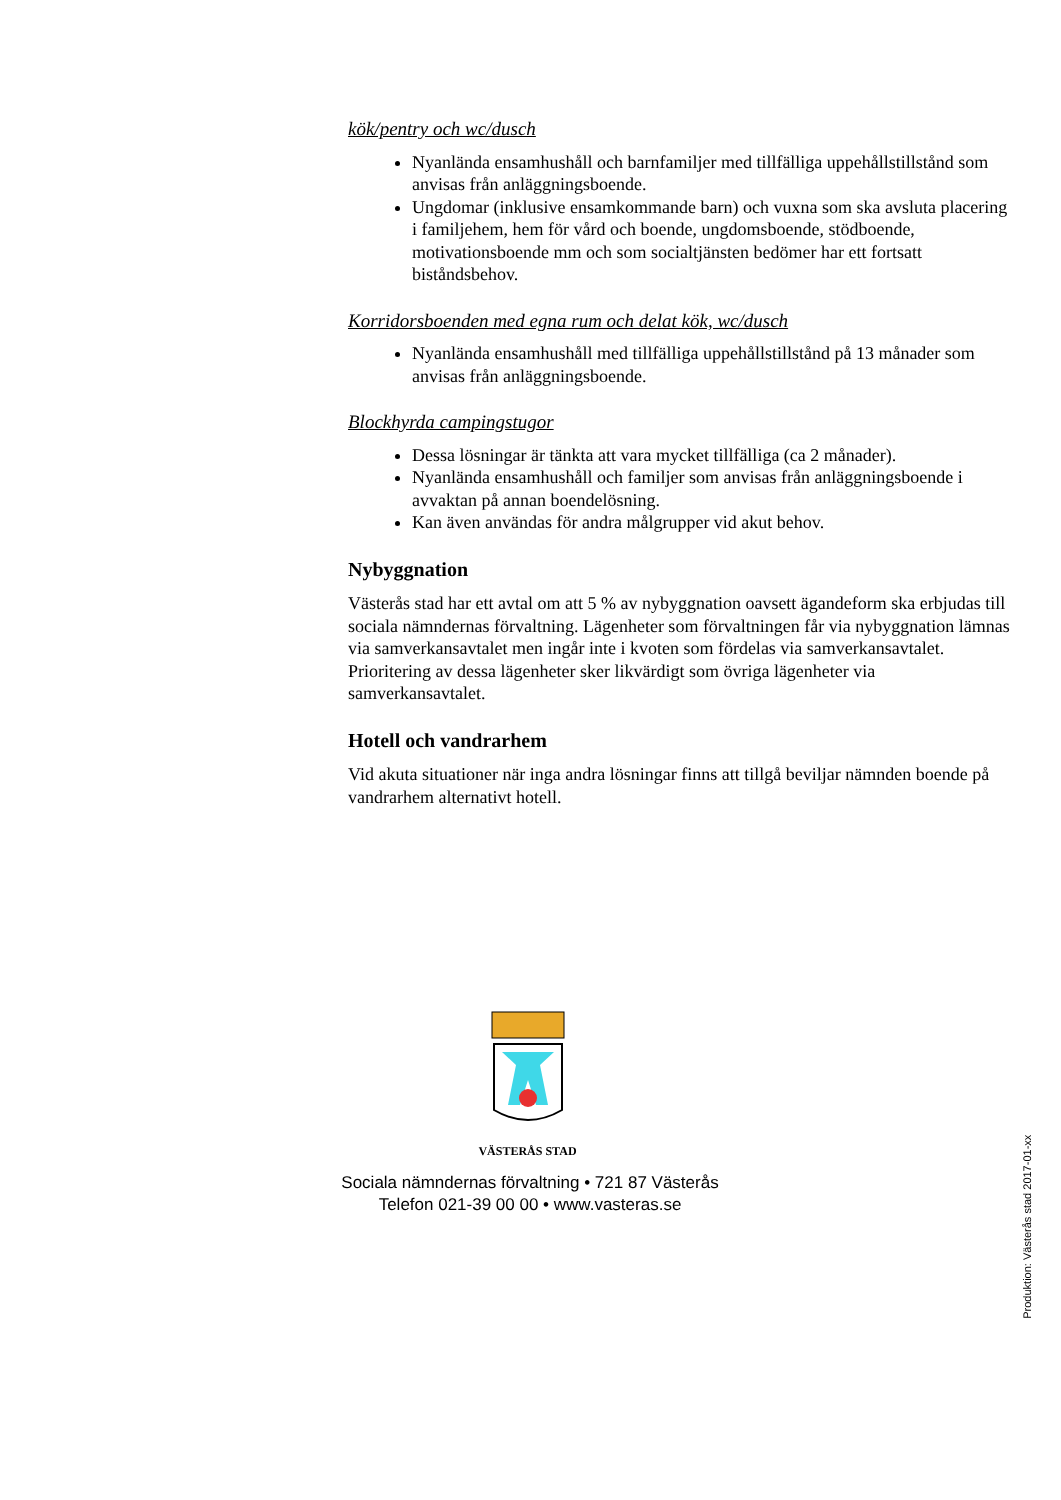kök/pentry och wc/dusch
Nyanlända ensamhushåll och barnfamiljer med tillfälliga uppehållstillstånd som anvisas från anläggningsboende.
Ungdomar (inklusive ensamkommande barn) och vuxna som ska avsluta placering i familjehem, hem för vård och boende, ungdomsboende, stödboende, motivationsboende mm och som socialtjänsten bedömer har ett fortsatt biståndsbehov.
Korridorsboenden med egna rum och delat kök, wc/dusch
Nyanlända ensamhushåll med tillfälliga uppehållstillstånd på 13 månader som anvisas från anläggningsboende.
Blockhyrda campingstugor
Dessa lösningar är tänkta att vara mycket tillfälliga (ca 2 månader).
Nyanlända ensamhushåll och familjer som anvisas från anläggningsboende i avvaktan på annan boendelösning.
Kan även användas för andra målgrupper vid akut behov.
Nybyggnation
Västerås stad har ett avtal om att 5 % av nybyggnation oavsett ägandeform ska erbjudas till sociala nämndernas förvaltning. Lägenheter som förvaltningen får via nybyggnation lämnas via samverkansavtalet men ingår inte i kvoten som fördelas via samverkansavtalet. Prioritering av dessa lägenheter sker likvärdigt som övriga lägenheter via samverkansavtalet.
Hotell och vandrarhem
Vid akuta situationer när inga andra lösningar finns att tillgå beviljar nämnden boende på vandrarhem alternativt hotell.
VÄSTERÅS STAD
Sociala nämndernas förvaltning • 721 87 Västerås
Telefon 021-39 00 00 • www.vasteras.se
Produktion: Västerås stad 2017-01-xx